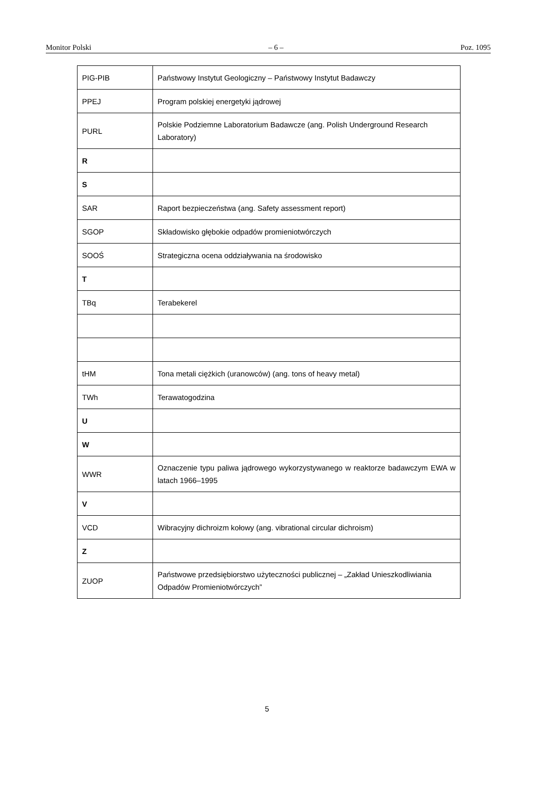Monitor Polski – 6 – Poz. 1095
| PIG-PIB | Państwowy Instytut Geologiczny – Państwowy Instytut Badawczy |
| PPEJ | Program polskiej energetyki jądrowej |
| PURL | Polskie Podziemne Laboratorium Badawcze (ang. Polish Underground Research Laboratory) |
| R | |
| S | |
| SAR | Raport bezpieczeństwa (ang. Safety assessment report) |
| SGOP | Składowisko głębokie odpadów promieniotwórczych |
| SOOŚ | Strategiczna ocena oddziaływania na środowisko |
| T | |
| TBq | Terabekerel |
| tHM | Tona metali ciężkich (uranowców) (ang. tons of heavy metal) |
| TWh | Terawatogodzina |
| U | |
| W | |
| WWR | Oznaczenie typu paliwa jądrowego wykorzystywanego w reaktorze badawczym EWA w latach 1966–1995 |
| V | |
| VCD | Wibracyjny dichroizm kołowy (ang. vibrational circular dichroism) |
| Z | |
| ZUOP | Państwowe przedsiębiorstwo użyteczności publicznej – „Zakład Unieszkodliwiania Odpadów Promieniotwórczych” |
5